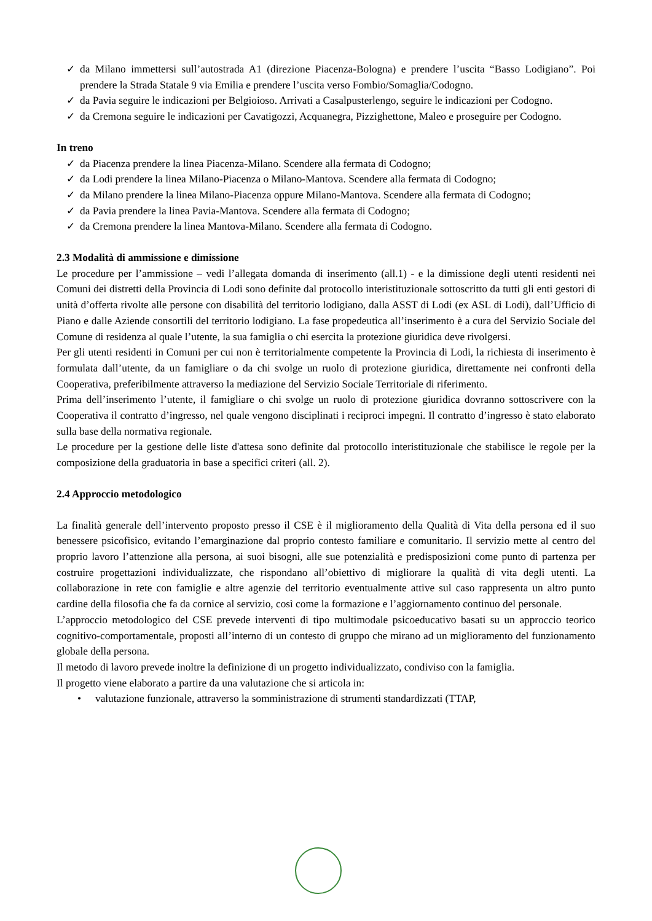✓ da Milano immettersi sull’autostrada A1 (direzione Piacenza-Bologna) e prendere l’uscita “Basso Lodigiano”. Poi prendere la Strada Statale 9 via Emilia e prendere l’uscita verso Fombio/Somaglia/Codogno.
✓ da Pavia seguire le indicazioni per Belgioioso. Arrivati a Casalpusterlengo, seguire le indicazioni per Codogno.
✓ da Cremona seguire le indicazioni per Cavatigozzi, Acquanegra, Pizzighettone, Maleo e proseguire per Codogno.
In treno
✓ da Piacenza prendere la linea Piacenza-Milano. Scendere alla fermata di Codogno;
✓ da Lodi prendere la linea Milano-Piacenza o Milano-Mantova. Scendere alla fermata di Codogno;
✓ da Milano prendere la linea Milano-Piacenza oppure Milano-Mantova. Scendere alla fermata di Codogno;
✓ da Pavia prendere la linea Pavia-Mantova. Scendere alla fermata di Codogno;
✓ da Cremona prendere la linea Mantova-Milano. Scendere alla fermata di Codogno.
2.3 Modalità di ammissione e dimissione
Le procedure per l’ammissione – vedi l’allegata domanda di inserimento (all.1) - e la dimissione degli utenti residenti nei Comuni dei distretti della Provincia di Lodi sono definite dal protocollo interistituzionale sottoscritto da tutti gli enti gestori di unità d’offerta rivolte alle persone con disabilità del territorio lodigiano, dalla ASST di Lodi (ex ASL di Lodi), dall’Ufficio di Piano e dalle Aziende consortili del territorio lodigiano. La fase propedeutica all’inserimento è a cura del Servizio Sociale del Comune di residenza al quale l’utente, la sua famiglia o chi esercita la protezione giuridica deve rivolgersi.
Per gli utenti residenti in Comuni per cui non è territorialmente competente la Provincia di Lodi, la richiesta di inserimento è formulata dall’utente, da un famigliare o da chi svolge un ruolo di protezione giuridica, direttamente nei confronti della Cooperativa, preferibilmente attraverso la mediazione del Servizio Sociale Territoriale di riferimento.
Prima dell’inserimento l’utente, il famigliare o chi svolge un ruolo di protezione giuridica dovranno sottoscrivere con la Cooperativa il contratto d’ingresso, nel quale vengono disciplinati i reciproci impegni. Il contratto d’ingresso è stato elaborato sulla base della normativa regionale.
Le procedure per la gestione delle liste d'attesa sono definite dal protocollo interistituzionale che stabilisce le regole per la composizione della graduatoria in base a specifici criteri (all. 2).
2.4 Approccio metodologico
La finalità generale dell’intervento proposto presso il CSE è il miglioramento della Qualità di Vita della persona ed il suo benessere psicofisico, evitando l’emarginazione dal proprio contesto familiare e comunitario. Il servizio mette al centro del proprio lavoro l’attenzione alla persona, ai suoi bisogni, alle sue potenzialità e predisposizioni come punto di partenza per costruire progettazioni individualizzate, che rispondano all’obiettivo di migliorare la qualità di vita degli utenti. La collaborazione in rete con famiglie e altre agenzie del territorio eventualmente attive sul caso rappresenta un altro punto cardine della filosofia che fa da cornice al servizio, così come la formazione e l’aggiornamento continuo del personale.
L’approccio metodologico del CSE prevede interventi di tipo multimodale psicoeducativo basati su un approccio teorico cognitivo-comportamentale, proposti all’interno di un contesto di gruppo che mirano ad un miglioramento del funzionamento globale della persona.
Il metodo di lavoro prevede inoltre la definizione di un progetto individualizzato, condiviso con la famiglia.
Il progetto viene elaborato a partire da una valutazione che si articola in:
• valutazione funzionale, attraverso la somministrazione di strumenti standardizzati (TTAP,